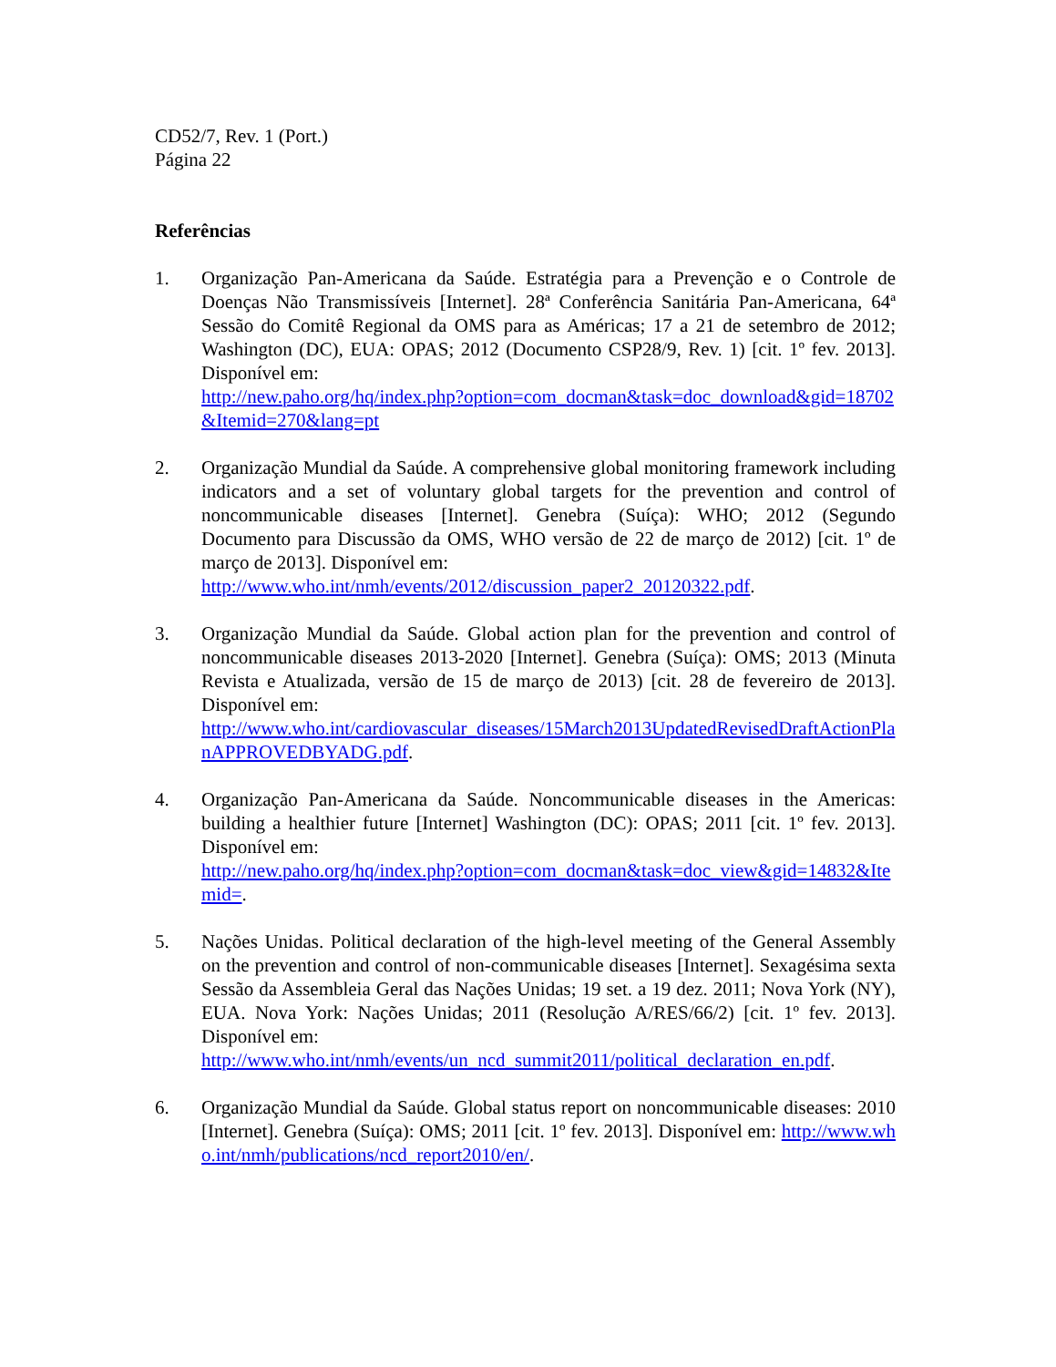CD52/7, Rev. 1 (Port.)
Página 22
Referências
1. Organização Pan-Americana da Saúde. Estratégia para a Prevenção e o Controle de Doenças Não Transmissíveis [Internet]. 28ª Conferência Sanitária Pan-Americana, 64ª Sessão do Comitê Regional da OMS para as Américas; 17 a 21 de setembro de 2012; Washington (DC), EUA: OPAS; 2012 (Documento CSP28/9, Rev. 1) [cit. 1º fev. 2013]. Disponível em:
http://new.paho.org/hq/index.php?option=com_docman&task=doc_download&gid=18702&Itemid=270&lang=pt
2. Organização Mundial da Saúde. A comprehensive global monitoring framework including indicators and a set of voluntary global targets for the prevention and control of noncommunicable diseases [Internet]. Genebra (Suíça): WHO; 2012 (Segundo Documento para Discussão da OMS, WHO versão de 22 de março de 2012) [cit. 1º de março de 2013]. Disponível em:
http://www.who.int/nmh/events/2012/discussion_paper2_20120322.pdf.
3. Organização Mundial da Saúde. Global action plan for the prevention and control of noncommunicable diseases 2013-2020 [Internet]. Genebra (Suíça): OMS; 2013 (Minuta Revista e Atualizada, versão de 15 de março de 2013) [cit. 28 de fevereiro de 2013]. Disponível em:
http://www.who.int/cardiovascular_diseases/15March2013UpdatedRevisedDraftActionPlanAPPROVEDBYADG.pdf.
4. Organização Pan-Americana da Saúde. Noncommunicable diseases in the Americas: building a healthier future [Internet] Washington (DC): OPAS; 2011 [cit. 1º fev. 2013]. Disponível em:
http://new.paho.org/hq/index.php?option=com_docman&task=doc_view&gid=14832&Itemid=.
5. Nações Unidas. Political declaration of the high-level meeting of the General Assembly on the prevention and control of non-communicable diseases [Internet]. Sexagésima sexta Sessão da Assembleia Geral das Nações Unidas; 19 set. a 19 dez. 2011; Nova York (NY), EUA. Nova York: Nações Unidas; 2011 (Resolução A/RES/66/2) [cit. 1º fev. 2013]. Disponível em:
http://www.who.int/nmh/events/un_ncd_summit2011/political_declaration_en.pdf.
6. Organização Mundial da Saúde. Global status report on noncommunicable diseases: 2010 [Internet]. Genebra (Suíça): OMS; 2011 [cit. 1º fev. 2013]. Disponível em: http://www.who.int/nmh/publications/ncd_report2010/en/.